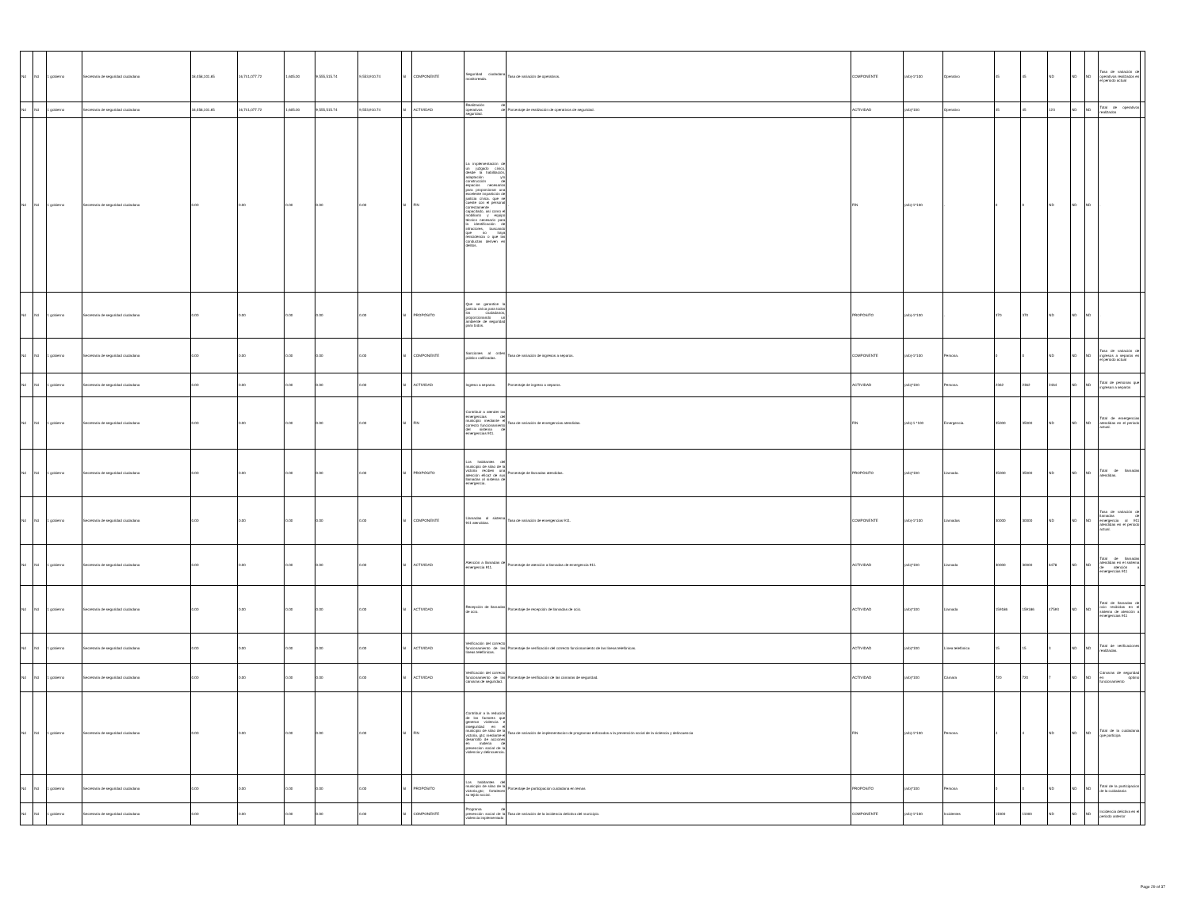| Nd | Nd | 1 gobierno | Secretaría de seguridad ciudadana | 18,458,101.65 | 16,741,077.72 | 1,605.00 | 9,555,515.74 | 9,553,910.74 | SI | COMPONENTE | Seguridad ciudadana monitoreada. | Tasa de variación de operativos. | COMPONENTE | (a/b)-1*100 | Operativo | 45 | 45 | ND | ND | ND | Tasa de variación de operativos realizados en el periodo actual | |
| Nd | Nd | 1 gobierno | Secretaría de seguridad ciudadana | 18,458,101.65 | 16,741,077.72 | 1,605.00 | 9,555,515.74 | 9,553,910.74 | SI | ACTIVIDAD | Realización de operativos de seguridad. | Porcentaje de realización de operativos de seguridad. | ACTIVIDAD | (a/b)*100 | Operativo | 45 | 45 | 123 | ND | ND | Total de operativos realizados | |
| Nd | Nd | 1 gobierno | Secretaría de seguridad ciudadana | 0.00 | 0.00 | 0.00 | 0.00 | 0.00 | SI | FIN | La implementación de un juzgado cívico, desde la habilitación, adaptación y/o construcción de espacios necesarios para proporcionar una excelente impartición de justicia cívica. que se cuente con el personal correctamente capacitado, así como el mobiliario y equipo técnico necesario para la identificación de infractores, buscando que no haya reincidencia o que las conductas deriven en delitos. | . | FIN | (a/b)-1*100 | . | 0 | 0 | ND | ND | ND | . | |
| Nd | Nd | 1 gobierno | Secretaría de seguridad ciudadana | 0.00 | 0.00 | 0.00 | 0.00 | 0.00 | SI | PROPÓSITO | Que se garantice la justicia civica para todos los ciudadanos, proporcionando un ambiente de seguridad para todos. | . | PROPÓSITO | (a/b)-1*100 | . | 370 | 370 | ND | ND | ND | . | |
| Nd | Nd | 1 gobierno | Secretaría de seguridad ciudadana | 0.00 | 0.00 | 0.00 | 0.00 | 0.00 | SI | COMPONENTE | Sanciones al orden público calificadas. | Tasa de variación de ingresos a separos. | COMPONENTE | (a/b)-1*100 | Persona. | 0 | 0 | ND | ND | ND | Tasa de variación de ingresos a separos en el periodo actual | |
| Nd | Nd | 1 gobierno | Secretaría de seguridad ciudadana | 0.00 | 0.00 | 0.00 | 0.00 | 0.00 | SI | ACTIVIDAD | Ingreso a separos. | Porcentaje de ingreso a separos. | ACTIVIDAD | (a/b)*100 | Persona. | 2362 | 2362 | 2464 | ND | ND | Total de personas que ingresan a separos | |
| Nd | Nd | 1 gobierno | Secretaría de seguridad ciudadana | 0.00 | 0.00 | 0.00 | 0.00 | 0.00 | SI | FIN | Contribuir a atender las emergencias del municipio mediante el correcto funcionamiento del sistema de emergencias 911. | Tasa de variación de emergencias atendidas. | FIN | (a/b)-1 *100 | Emergencia. | 35000 | 35000 | ND | ND | ND | Total de emergencias atendidas en el periodo actual. | |
| Nd | Nd | 1 gobierno | Secretaría de seguridad ciudadana | 0.00 | 0.00 | 0.00 | 0.00 | 0.00 | SI | PROPÓSITO | Los habitantes del municipio de silao de la victoria reciben una atención eficaz de sus llamadas al sistema de emergencia. | Porcentaje de llamadas atendidas. | PROPÓSITO | (a/b)*100 | Llamada. | 35000 | 35000 | ND | ND | ND | Total de llamadas atendidas. | |
| Nd | Nd | 1 gobierno | Secretaría de seguridad ciudadana | 0.00 | 0.00 | 0.00 | 0.00 | 0.00 | SI | COMPONENTE | Llamadas al sistema 911 atendidas. | Tasa de variación de emergencias 911. | COMPONENTE | (a/b)-1*100 | Llamadas | 30000 | 30000 | ND | ND | ND | Tasa de variación de llamadas de emergencia al 911 atendidas en el periodo actual. | |
| Nd | Nd | 1 gobierno | Secretaría de seguridad ciudadana | 0.00 | 0.00 | 0.00 | 0.00 | 0.00 | SI | ACTIVIDAD | Atención a llamadas de emergencia 911. | Porcentaje de atención a llamadas de emergencia 911. | ACTIVIDAD | (a/b)*100 | Llamada | 30000 | 30000 | 6478 | ND | ND | Total de llamadas atendidas en el sistema de atención a emergencias 911 | |
| Nd | Nd | 1 gobierno | Secretaría de seguridad ciudadana | 0.00 | 0.00 | 0.00 | 0.00 | 0.00 | SI | ACTIVIDAD | Recepción de llamadas de ocio. | Porcentaje de recepción de llamadas de ocio. | ACTIVIDAD | (a/b)*100 | Llamada | 159186 | 159186 | 47593 | ND | ND | Total de llamadas de ocio recibidas en el sistema de atención a emergencias 911 | |
| Nd | Nd | 1 gobierno | Secretaría de seguridad ciudadana | 0.00 | 0.00 | 0.00 | 0.00 | 0.00 | SI | ACTIVIDAD | Verificación del correcto funcionamiento de las líneas telefónicas. | Porcentaje de verificación del correcto funcionamiento de las líneas telefónicas. | ACTIVIDAD | (a/b)*100 | Línea telefónica | 15 | 15 | 3 | ND | ND | Total de verificaciones realizadas. | |
| Nd | Nd | 1 gobierno | Secretaría de seguridad ciudadana | 0.00 | 0.00 | 0.00 | 0.00 | 0.00 | SI | ACTIVIDAD | Verificación del correcto funcionamiento de las cámaras de seguridad. | Porcentaje de verificación de las cámaras de seguridad. | ACTIVIDAD | (a/b)*100 | Cámara | 720 | 720 | 7 | ND | ND | Cámaras de seguridad en óptimo funcionamiento | |
| Nd | Nd | 1 gobierno | Secretaría de seguridad ciudadana | 0.00 | 0.00 | 0.00 | 0.00 | 0.00 | SI | FIN | Contribuir a la redución de los factores que generan violencia e inseguridad en el municipio de silao de la victoria, gto; mediante el desarrollo de acciones en materia de prevencion social de la violencia y delincuencia. | Tasa de variación de implementacion de programas enfocados a la prevención social de la violencia y delincuencia | FIN | (a/b)-1*100 | Persona. | 4 | 4 | ND | ND | ND | Total de la cuidadania que participa | |
| Nd | Nd | 1 gobierno | Secretaría de seguridad ciudadana | 0.00 | 0.00 | 0.00 | 0.00 | 0.00 | SI | PROPÓSITO | Los habitantes del municipio de silao de la victoria,gto; fortalecen su tejido social. | Porcentaje de participacion cuidadana en temas | PROPÓSITO | (a/b)*100 | Persona | 0 | 0 | ND | ND | ND | Total de la participacion de la cuidadania | |
| Nd | Nd | 1 gobierno | Secretaría de seguridad ciudadana | 0.00 | 0.00 | 0.00 | 0.00 | 0.00 | SI | COMPONENTE | Programa de prevención social de la violencia implementado | Tasa de variación de la incidencia delictiva del municipio. | COMPONENTE | (a/b)-1*100 | Incidentes | 11000 | 11000 | ND | ND | ND | Incidencia delictiva en el periodo anterior | |
Page 29 of 37